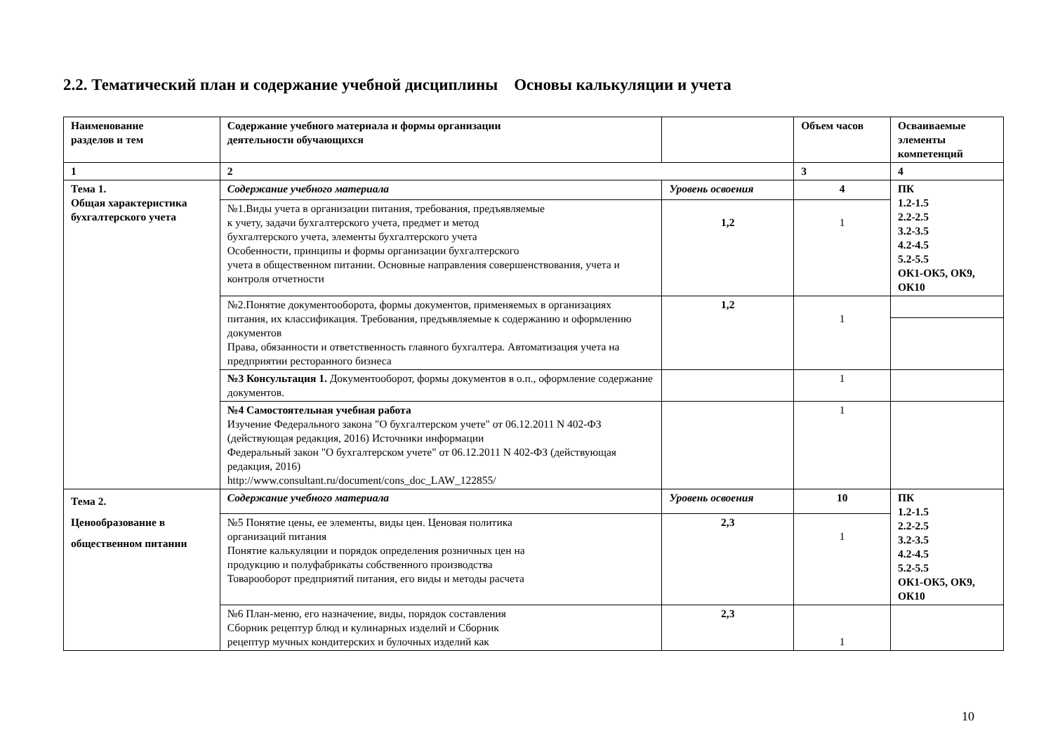2.2. Тематический план и содержание учебной дисциплины Основы калькуляции и учета
| Наименование разделов и тем | Содержание учебного материала и формы организации деятельности обучающихся | | Объем часов | Осваиваемые элементы компетенций |
| 1 | 2 | | 3 | 4 |
| Тема 1. Общая характеристика бухгалтерского учета | Содержание учебного материала | Уровень освоения | 4 | ПК 1.2-1.5 2.2-2.5 3.2-3.5 4.2-4.5 5.2-5.5 ОК1-ОК5, ОК9, ОК10 |
| | №1.Виды учета в организации питания, требования, предъявляемые к учету, задачи бухгалтерского учета, предмет и метод бухгалтерского учета, элементы бухгалтерского учета Особенности, принципы и формы организации бухгалтерского учета в общественном питании. Основные направления совершенствования, учета и контроля отчетности | 1,2 | 1 | |
| | №2.Понятие документооборота, формы документов, применяемых в организациях питания, их классификация. Требования, предъявляемые к содержанию и оформлению документов Права, обязанности и ответственность главного бухгалтера. Автоматизация учета на предприятии ресторанного бизнеса | 1,2 | 1 | |
| | №3 Консультация 1. Документооборот, формы документов в о.п., оформление содержание документов. | | 1 | |
| | №4 Самостоятельная учебная работа Изучение Федерального закона "О бухгалтерском учете" от 06.12.2011 N 402-ФЗ (действующая редакция, 2016) Источники информации Федеральный закон "О бухгалтерском учете" от 06.12.2011 N 402-ФЗ (действующая редакция, 2016) http://www.consultant.ru/document/cons_doc_LAW_122855/ | | 1 | |
| Тема 2. Ценообразование в общественном питании | Содержание учебного материала | Уровень освоения | 10 | ПК 1.2-1.5 2.2-2.5 3.2-3.5 4.2-4.5 5.2-5.5 ОК1-ОК5, ОК9, ОК10 |
| | №5 Понятие цены, ее элементы, виды цен. Ценовая политика организаций питания Понятие калькуляции и порядок определения розничных цен на продукцию и полуфабрикаты собственного производства Товарооборот предприятий питания, его виды и методы расчета | 2,3 | 1 | |
| | №6 План-меню, его назначение, виды, порядок составления Сборник рецептур блюд и кулинарных изделий и Сборник рецептур мучных кондитерских и булочных изделий как | 2,3 | 1 | |
10